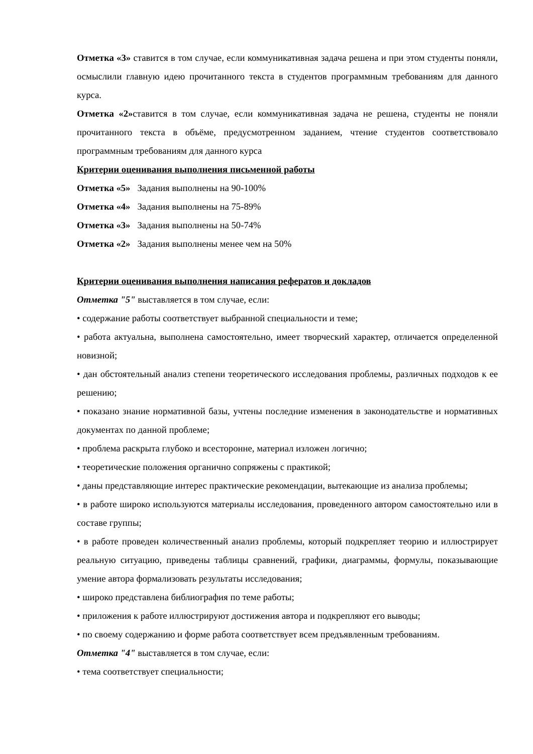Отметка «3» ставится в том случае, если коммуникативная задача решена и при этом студенты поняли, осмыслили главную идею прочитанного текста в студентов программным требованиям для данного курса.
Отметка «2»ставится в том случае, если коммуникативная задача не решена, студенты не поняли прочитанного текста в объёме, предусмотренном заданием, чтение студентов соответствовало программным требованиям для данного курса
Критерии оценивания выполнения письменной работы
Отметка «5» Задания выполнены на 90-100%
Отметка «4» Задания выполнены на 75-89%
Отметка «3» Задания выполнены на 50-74%
Отметка «2» Задания выполнены менее чем на 50%
Критерии оценивания выполнения написания рефератов и докладов
Отметка "5" выставляется в том случае, если:
• содержание работы соответствует выбранной специальности и теме;
• работа актуальна, выполнена самостоятельно, имеет творческий характер, отличается определенной новизной;
• дан обстоятельный анализ степени теоретического исследования проблемы, различных подходов к ее решению;
• показано знание нормативной базы, учтены последние изменения в законодательстве и нормативных документах по данной проблеме;
• проблема раскрыта глубоко и всесторонне, материал изложен логично;
• теоретические положения органично сопряжены с практикой;
• даны представляющие интерес практические рекомендации, вытекающие из анализа проблемы;
• в работе широко используются материалы исследования, проведенного автором самостоятельно или в составе группы;
• в работе проведен количественный анализ проблемы, который подкрепляет теорию и иллюстрирует реальную ситуацию, приведены таблицы сравнений, графики, диаграммы, формулы, показывающие умение автора формализовать результаты исследования;
• широко представлена библиография по теме работы;
• приложения к работе иллюстрируют достижения автора и подкрепляют его выводы;
• по своему содержанию и форме работа соответствует всем предъявленным требованиям.
Отметка "4" выставляется в том случае, если:
• тема соответствует специальности;